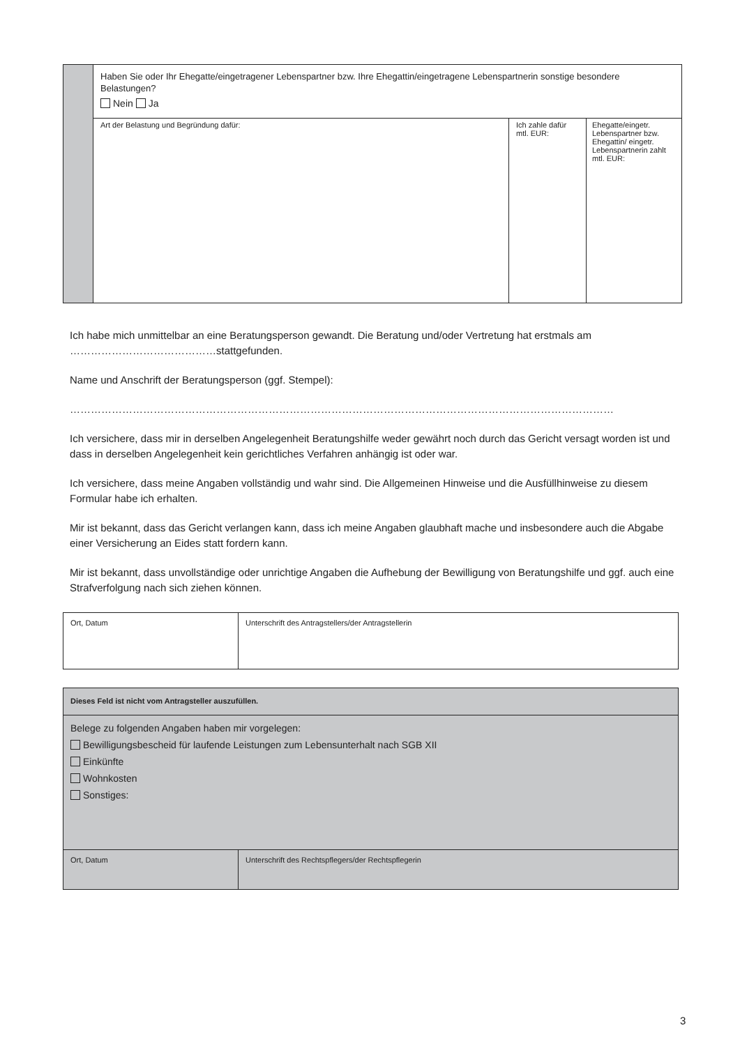| | Haben Sie oder Ihr Ehegatte/eingetragener Lebenspartner bzw. Ihre Ehegattin/eingetragene Lebenspartnerin sonstige besondere Belastungen? Nein Ja | | |
| | Art der Belastung und Begründung dafür: | Ich zahle dafür mtl. EUR: | Ehegatte/eingetr. Lebenspartner bzw. Ehegattin/ eingetr. Lebenspartnerin zahlt mtl. EUR: |
Ich habe mich unmittelbar an eine Beratungsperson gewandt. Die Beratung und/oder Vertretung hat erstmals am ……………………………………stattgefunden.
Name und Anschrift der Beratungsperson (ggf. Stempel):
…………………………………………………………………………………………………………………………………………
Ich versichere, dass mir in derselben Angelegenheit Beratungshilfe weder gewährt noch durch das Gericht versagt worden ist und dass in derselben Angelegenheit kein gerichtliches Verfahren anhängig ist oder war.
Ich versichere, dass meine Angaben vollständig und wahr sind. Die Allgemeinen Hinweise und die Ausfüllhinweise zu diesem Formular habe ich erhalten.
Mir ist bekannt, dass das Gericht verlangen kann, dass ich meine Angaben glaubhaft mache und insbesondere auch die Abgabe einer Versicherung an Eides statt fordern kann.
Mir ist bekannt, dass unvollständige oder unrichtige Angaben die Aufhebung der Bewilligung von Beratungshilfe und ggf. auch eine Strafverfolgung nach sich ziehen können.
| Ort, Datum | Unterschrift des Antragstellers/der Antragstellerin |
| Dieses Feld ist nicht vom Antragsteller auszufüllen. | |
| Belege zu folgenden Angaben haben mir vorgelegen: Bewilligungsbescheid für laufende Leistungen zum Lebensunterhalt nach SGB XII Einkünfte Wohnkosten Sonstiges: | |
| Ort, Datum | Unterschrift des Rechtspflegers/der Rechtspflegerin |
3